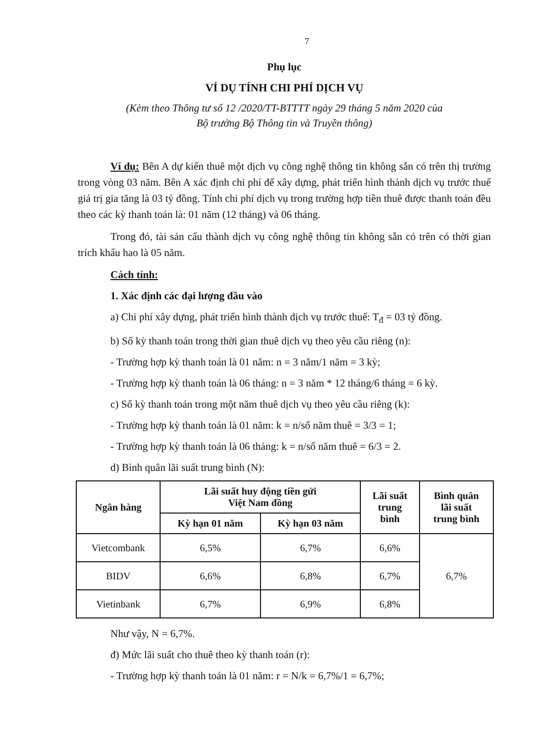7
Phụ lục
VÍ DỤ TÍNH CHI PHÍ DỊCH VỤ
(Kèm theo Thông tư số 12 /2020/TT-BTTTT ngày 29 tháng 5 năm 2020 của
Bộ trưởng Bộ Thông tin và Truyền thông)
Ví dụ: Bên A dự kiến thuê một dịch vụ công nghệ thông tin không sẵn có trên thị trường trong vòng 03 năm. Bên A xác định chi phí để xây dựng, phát triển hình thành dịch vụ trước thuế giá trị gia tăng là 03 tỷ đồng. Tính chi phí dịch vụ trong trường hợp tiền thuê được thanh toán đều theo các kỳ thanh toán là: 01 năm (12 tháng) và 06 tháng.
Trong đó, tài sản cấu thành dịch vụ công nghệ thông tin không sẵn có trên có thời gian trích khấu hao là 05 năm.
Cách tính:
1. Xác định các đại lượng đầu vào
a) Chi phí xây dựng, phát triển hình thành dịch vụ trước thuế: T<sub>đ</sub> = 03 tỷ đồng.
b) Số kỳ thanh toán trong thời gian thuê dịch vụ theo yêu cầu riêng (n):
- Trường hợp kỳ thanh toán là 01 năm: n = 3 năm/1 năm = 3 kỳ;
- Trường hợp kỳ thanh toán là 06 tháng: n = 3 năm * 12 tháng/6 tháng = 6 kỳ.
c) Số kỳ thanh toán trong một năm thuê dịch vụ theo yêu cầu riêng (k):
- Trường hợp kỳ thanh toán là 01 năm: k = n/số năm thuê = 3/3 = 1;
- Trường hợp kỳ thanh toán là 06 tháng: k = n/số năm thuê = 6/3 = 2.
d) Bình quân lãi suất trung bình (N):
| Ngân hàng | Lãi suất huy động tiền gửi Việt Nam đồng | | Lãi suất trung bình | Bình quân lãi suất trung bình |
| --- | --- | --- | --- | --- |
| | Kỳ hạn 01 năm | Kỳ hạn 03 năm | | |
| Vietcombank | 6,5% | 6,7% | 6,6% | 6,7% |
| BIDV | 6,6% | 6,8% | 6,7% | |
| Vietinbank | 6,7% | 6,9% | 6,8% | |
Như vậy, N = 6,7%.
đ) Mức lãi suất cho thuê theo kỳ thanh toán (r):
- Trường hợp kỳ thanh toán là 01 năm: r = N/k = 6,7%/1 = 6,7%;